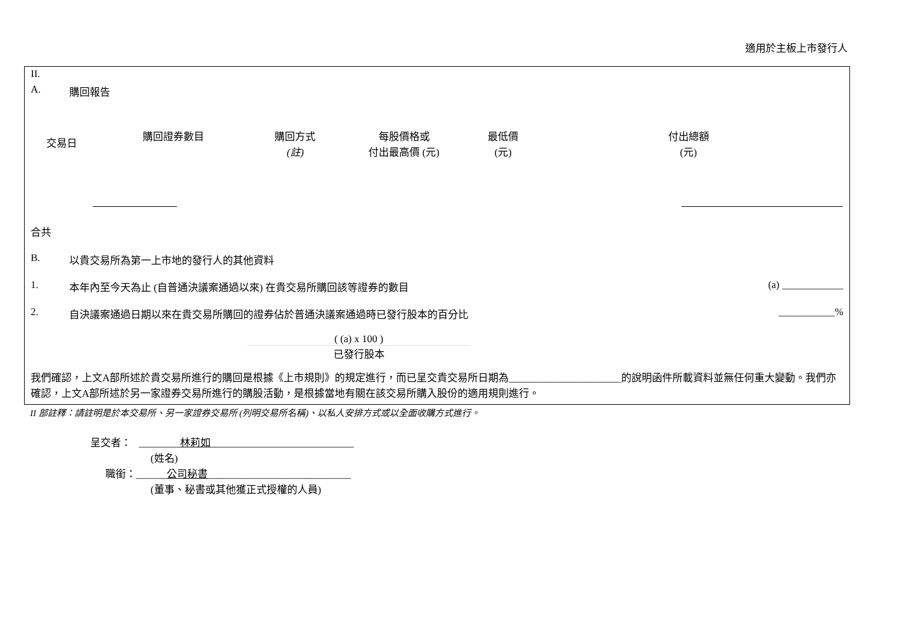適用於主板上市發行人
II.
A. 購回報告
| 交易日 | 購回證券數目 | 購回方式 (註) | 每股價格或 付出最高價 (元) | 最低價 (元) | 付出總額 (元) |
| --- | --- | --- | --- | --- | --- |
合共
B. 以貴交易所為第一上市地的發行人的其他資料
1. 本年內至今天為止 (自普通決議案通過以來) 在貴交易所購回該等證券的數目 (a) ____________
2. 自決議案通過日期以來在貴交易所購回的證券佔於普通決議案通過時已發行股本的百分比 ___________%
( (a) x 100 )
已發行股本
我們確認，上文A部所述於貴交易所進行的購回是根據《上市規則》的規定進行，而已呈交貴交易所日期為______________________的說明函件所載資料並無任何重大變動。我們亦確認，上文A部所述於另一家證券交易所進行的購股活動，是根據當地有關在該交易所購入股份的適用規則進行。
II 部註釋：請註明是於本交易所、另一家證券交易所 (列明交易所名稱)、以私人安排方式或以全面收購方式進行。
呈交者： ________林莉如____________________________
(姓名)
職銜：______公司秘書____________________________
(董事、秘書或其他獲正式授權的人員)